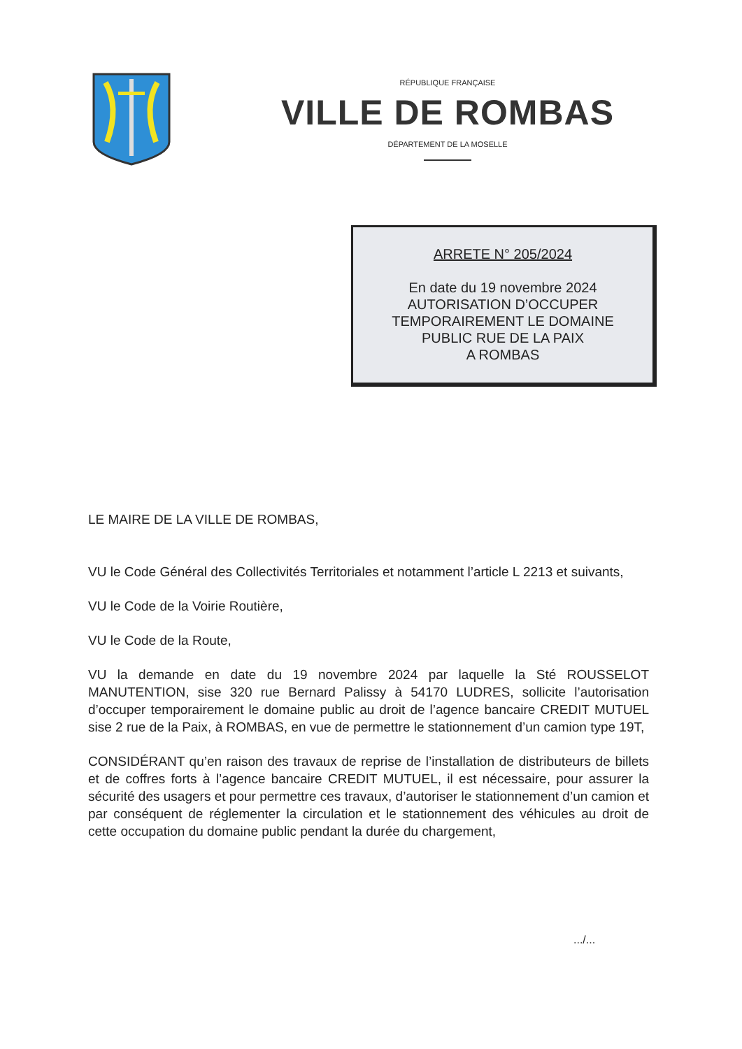RÉPUBLIQUE FRANÇAISE
VILLE DE ROMBAS
DÉPARTEMENT DE LA MOSELLE
ARRETE N° 205/2024
En date du 19 novembre 2024
AUTORISATION D’OCCUPER
TEMPORAIREMENT LE DOMAINE
PUBLIC RUE DE LA PAIX
A ROMBAS
LE MAIRE DE LA VILLE DE ROMBAS,
VU le Code Général des Collectivités Territoriales et notamment l’article L 2213 et suivants,
VU le Code de la Voirie Routière,
VU le Code de la Route,
VU la demande en date du 19 novembre 2024 par laquelle la Sté ROUSSELOT MANUTENTION, sise 320 rue Bernard Palissy à 54170 LUDRES, sollicite l’autorisation d’occuper temporairement le domaine public au droit de l’agence bancaire CREDIT MUTUEL sise 2 rue de la Paix, à ROMBAS, en vue de permettre le stationnement d’un camion type 19T,
CONSIDÉRANT qu’en raison des travaux de reprise de l’installation de distributeurs de billets et de coffres forts à l’agence bancaire CREDIT MUTUEL, il est nécessaire, pour assurer la sécurité des usagers et pour permettre ces travaux, d’autoriser le stationnement d’un camion et par conséquent de réglementer la circulation et le stationnement des véhicules au droit de cette occupation du domaine public pendant la durée du chargement,
.../...